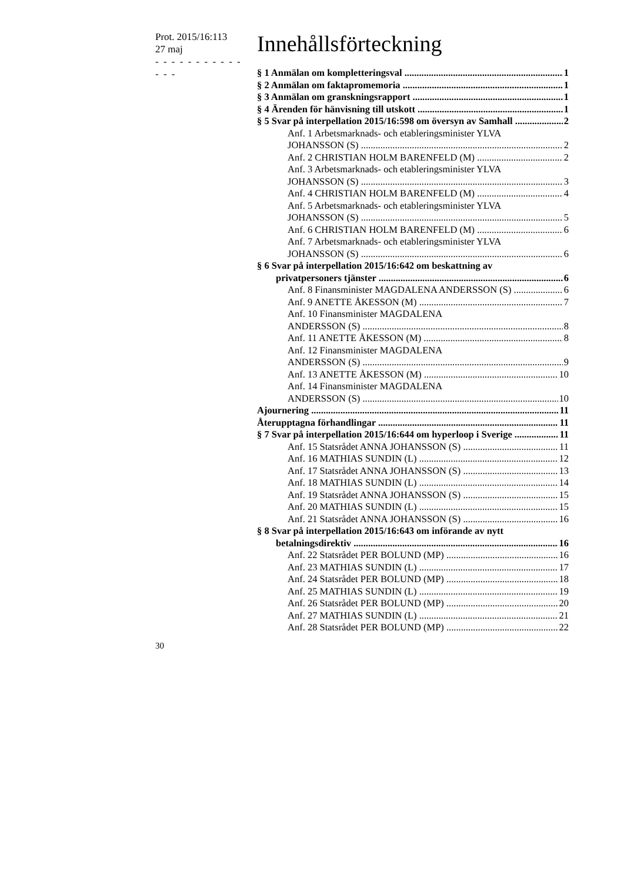Prot. 2015/16:113
27 maj
- - - - - - - - - - - - - -
Innehållsförteckning
§ 1 Anmälan om kompletteringsval 1
§ 2 Anmälan om faktapromemoria 1
§ 3 Anmälan om granskningsrapport 1
§ 4 Ärenden för hänvisning till utskott 1
§ 5 Svar på interpellation 2015/16:598 om översyn av Samhall 2
Anf. 1 Arbetsmarknads- och etableringsminister YLVA
JOHANSSON (S) 2
Anf. 2 CHRISTIAN HOLM BARENFELD (M) 2
Anf. 3 Arbetsmarknads- och etableringsminister YLVA
JOHANSSON (S) 3
Anf. 4 CHRISTIAN HOLM BARENFELD (M) 4
Anf. 5 Arbetsmarknads- och etableringsminister YLVA
JOHANSSON (S) 5
Anf. 6 CHRISTIAN HOLM BARENFELD (M) 6
Anf. 7 Arbetsmarknads- och etableringsminister YLVA
JOHANSSON (S) 6
§ 6 Svar på interpellation 2015/16:642 om beskattning av
privatpersoners tjänster 6
Anf. 8 Finansminister MAGDALENA ANDERSSON (S) 6
Anf. 9 ANETTE ÅKESSON (M) 7
Anf. 10 Finansminister MAGDALENA
ANDERSSON (S) 8
Anf. 11 ANETTE ÅKESSON (M) 8
Anf. 12 Finansminister MAGDALENA
ANDERSSON (S) 9
Anf. 13 ANETTE ÅKESSON (M) 10
Anf. 14 Finansminister MAGDALENA
ANDERSSON (S) 10
Ajournering 11
Återupptagna förhandlingar 11
§ 7 Svar på interpellation 2015/16:644 om hyperloop i Sverige 11
Anf. 15 Statsrådet ANNA JOHANSSON (S) 11
Anf. 16 MATHIAS SUNDIN (L) 12
Anf. 17 Statsrådet ANNA JOHANSSON (S) 13
Anf. 18 MATHIAS SUNDIN (L) 14
Anf. 19 Statsrådet ANNA JOHANSSON (S) 15
Anf. 20 MATHIAS SUNDIN (L) 15
Anf. 21 Statsrådet ANNA JOHANSSON (S) 16
§ 8 Svar på interpellation 2015/16:643 om införande av nytt
betalningsdirektiv 16
Anf. 22 Statsrådet PER BOLUND (MP) 16
Anf. 23 MATHIAS SUNDIN (L) 17
Anf. 24 Statsrådet PER BOLUND (MP) 18
Anf. 25 MATHIAS SUNDIN (L) 19
Anf. 26 Statsrådet PER BOLUND (MP) 20
Anf. 27 MATHIAS SUNDIN (L) 21
Anf. 28 Statsrådet PER BOLUND (MP) 22
30